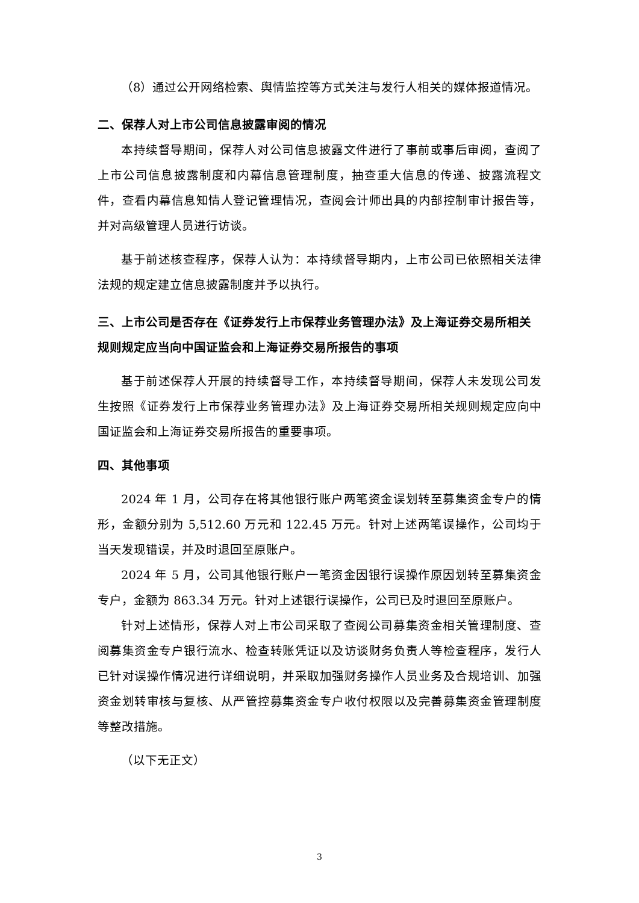（8）通过公开网络检索、舆情监控等方式关注与发行人相关的媒体报道情况。
二、保荐人对上市公司信息披露审阅的情况
本持续督导期间，保荐人对公司信息披露文件进行了事前或事后审阅，查阅了上市公司信息披露制度和内幕信息管理制度，抽查重大信息的传递、披露流程文件，查看内幕信息知情人登记管理情况，查阅会计师出具的内部控制审计报告等，并对高级管理人员进行访谈。
基于前述核查程序，保荐人认为：本持续督导期内，上市公司已依照相关法律法规的规定建立信息披露制度并予以执行。
三、上市公司是否存在《证券发行上市保荐业务管理办法》及上海证券交易所相关规则规定应当向中国证监会和上海证券交易所报告的事项
基于前述保荐人开展的持续督导工作，本持续督导期间，保荐人未发现公司发生按照《证券发行上市保荐业务管理办法》及上海证券交易所相关规则规定应向中国证监会和上海证券交易所报告的重要事项。
四、其他事项
2024 年 1 月，公司存在将其他银行账户两笔资金误划转至募集资金专户的情形，金额分别为 5,512.60 万元和 122.45 万元。针对上述两笔误操作，公司均于当天发现错误，并及时退回至原账户。
2024 年 5 月，公司其他银行账户一笔资金因银行误操作原因划转至募集资金专户，金额为 863.34 万元。针对上述银行误操作，公司已及时退回至原账户。
针对上述情形，保荐人对上市公司采取了查阅公司募集资金相关管理制度、查阅募集资金专户银行流水、检查转账凭证以及访谈财务负责人等检查程序，发行人已针对误操作情况进行详细说明，并采取加强财务操作人员业务及合规培训、加强资金划转审核与复核、从严管控募集资金专户收付权限以及完善募集资金管理制度等整改措施。
（以下无正文）
3